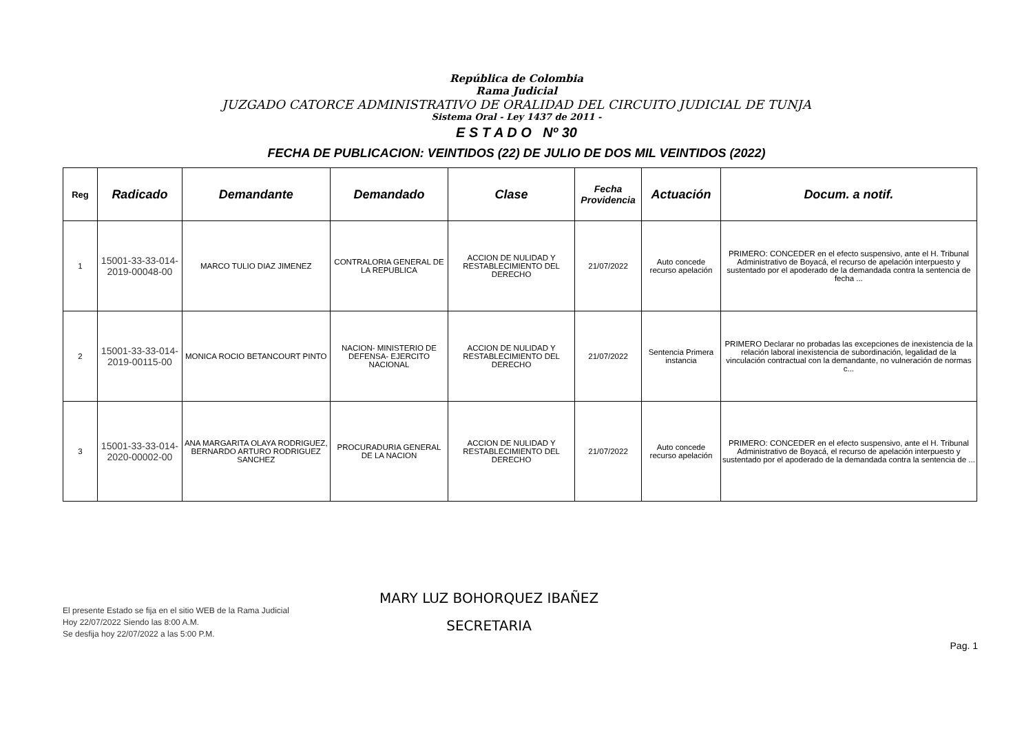República de Colombia
Rama Judicial
JUZGADO CATORCE ADMINISTRATIVO DE ORALIDAD DEL CIRCUITO JUDICIAL DE TUNJA
Sistema Oral - Ley 1437 de 2011 -
E S T A D O Nº 30
FECHA DE PUBLICACION: VEINTIDOS (22) DE JULIO DE DOS MIL VEINTIDOS (2022)
| Reg | Radicado | Demandante | Demandado | Clase | Fecha Providencia | Actuación | Docum. a notif. |
| --- | --- | --- | --- | --- | --- | --- | --- |
| 1 | 15001-33-33-014-2019-00048-00 | MARCO TULIO DIAZ JIMENEZ | CONTRALORIA GENERAL DE LA REPUBLICA | ACCION DE NULIDAD Y RESTABLECIMIENTO DEL DERECHO | 21/07/2022 | Auto concede recurso apelación | PRIMERO: CONCEDER en el efecto suspensivo, ante el H. Tribunal Administrativo de Boyacá, el recurso de apelación interpuesto y sustentado por el apoderado de la demandada contra la sentencia de fecha ... |
| 2 | 15001-33-33-014-2019-00115-00 | MONICA ROCIO BETANCOURT PINTO | NACION- MINISTERIO DE DEFENSA- EJERCITO NACIONAL | ACCION DE NULIDAD Y RESTABLECIMIENTO DEL DERECHO | 21/07/2022 | Sentencia Primera instancia | PRIMERO Declarar no probadas las excepciones de inexistencia de la relación laboral inexistencia de subordinación, legalidad de la vinculación contractual con la demandante, no vulneración de normas c... |
| 3 | 15001-33-33-014-2020-00002-00 | ANA MARGARITA OLAYA RODRIGUEZ, BERNARDO ARTURO RODRIGUEZ SANCHEZ | PROCURADURIA GENERAL DE LA NACION | ACCION DE NULIDAD Y RESTABLECIMIENTO DEL DERECHO | 21/07/2022 | Auto concede recurso apelación | PRIMERO: CONCEDER en el efecto suspensivo, ante el H. Tribunal Administrativo de Boyacá, el recurso de apelación interpuesto y sustentado por el apoderado de la demandada contra la sentencia de ... |
El presente Estado se fija en el sitio WEB de la Rama Judicial
Hoy 22/07/2022 Siendo las 8:00 A.M.
Se desfija hoy 22/07/2022 a las 5:00 P.M.
MARY LUZ BOHORQUEZ IBAÑEZ
SECRETARIA
Pag. 1